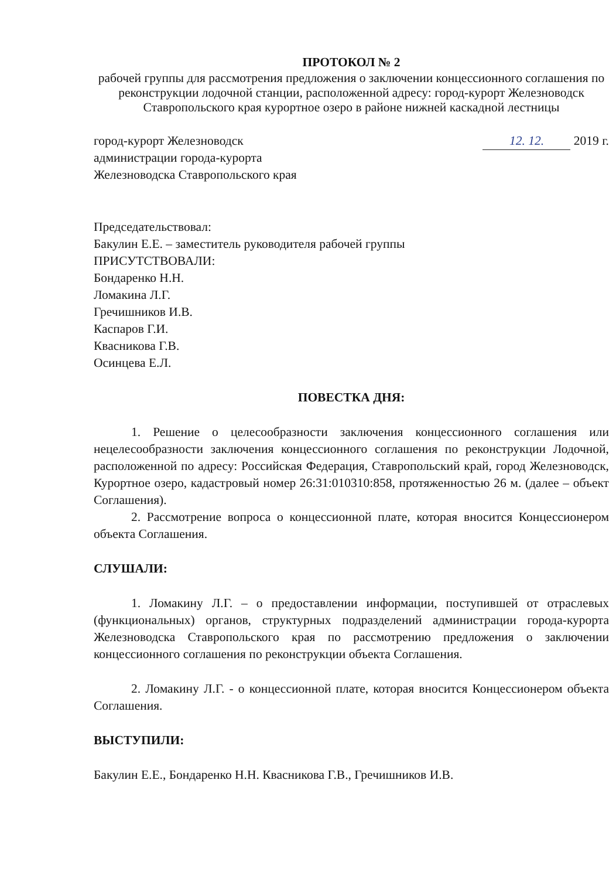ПРОТОКОЛ № 2
рабочей группы для рассмотрения предложения о заключении концессионного соглашения по реконструкции лодочной станции, расположенной адресу: город-курорт Железноводск Ставропольского края курортное озеро в районе нижней каскадной лестницы
город-курорт Железноводск
администрации города-курорта
Железноводска Ставропольского края
12. 12. 2019 г.
Председательствовал:
Бакулин Е.Е. – заместитель руководителя рабочей группы
ПРИСУТСТВОВАЛИ:
Бондаренко Н.Н.
Ломакина Л.Г.
Гречишников И.В.
Каспаров Г.И.
Квасникова Г.В.
Осинцева Е.Л.
ПОВЕСТКА ДНЯ:
1. Решение о целесообразности заключения концессионного соглашения или нецелесообразности заключения концессионного соглашения по реконструкции Лодочной, расположенной по адресу: Российская Федерация, Ставропольский край, город Железноводск, Курортное озеро, кадастровый номер 26:31:010310:858, протяженностью 26 м. (далее – объект Соглашения).
2. Рассмотрение вопроса о концессионной плате, которая вносится Концессионером объекта Соглашения.
СЛУШАЛИ:
1. Ломакину Л.Г. – о предоставлении информации, поступившей от отраслевых (функциональных) органов, структурных подразделений администрации города-курорта Железноводска Ставропольского края по рассмотрению предложения о заключении концессионного соглашения по реконструкции объекта Соглашения.
2. Ломакину Л.Г. - о концессионной плате, которая вносится Концессионером объекта Соглашения.
ВЫСТУПИЛИ:
Бакулин Е.Е., Бондаренко Н.Н. Квасникова Г.В., Гречишников И.В.